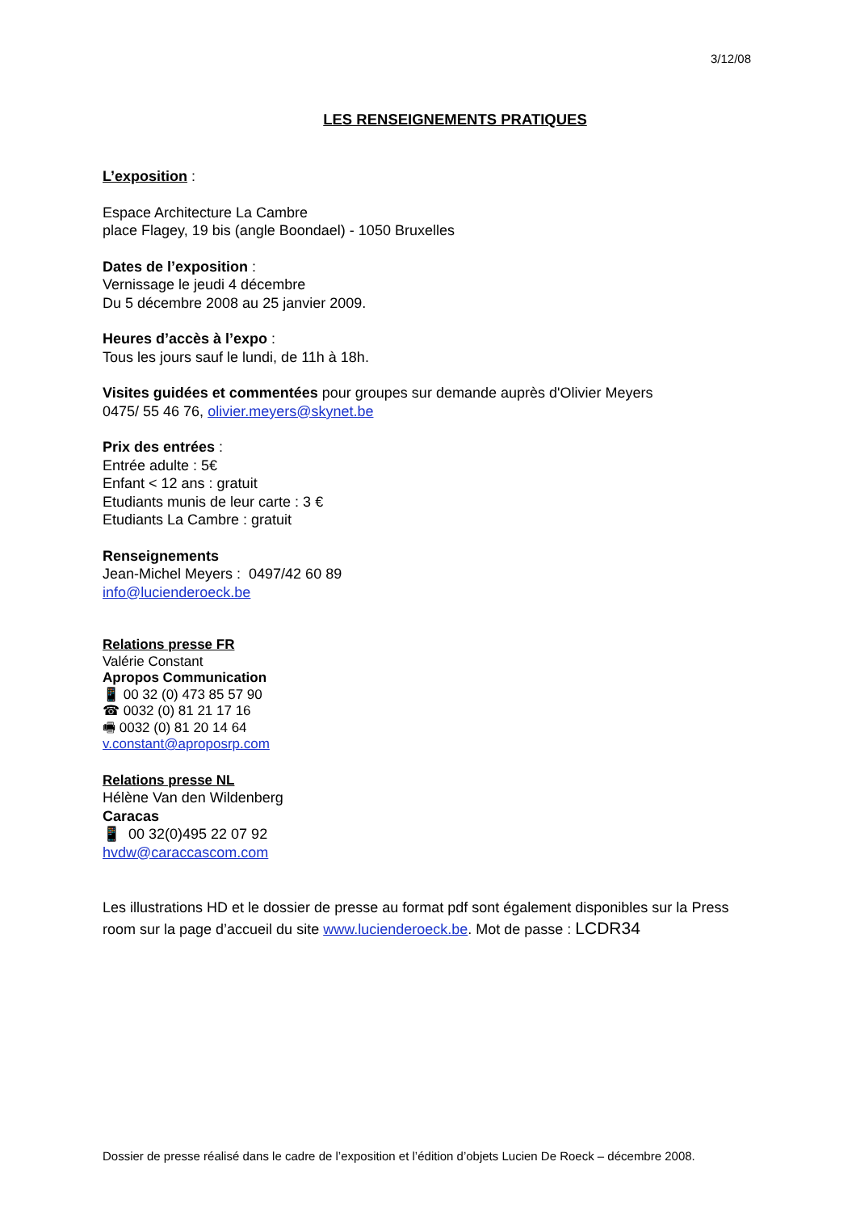3/12/08
LES RENSEIGNEMENTS PRATIQUES
L’exposition :
Espace Architecture La Cambre
place Flagey, 19 bis (angle Boondael) - 1050 Bruxelles
Dates de l’exposition :
Vernissage le jeudi 4 décembre
Du 5 décembre 2008 au 25 janvier 2009.
Heures d’accès à l’expo :
Tous les jours sauf le lundi, de 11h à 18h.
Visites guidées et commentées pour groupes sur demande auprès d'Olivier Meyers
0475/ 55 46 76, olivier.meyers@skynet.be
Prix des entrées :
Entrée adulte : 5€
Enfant < 12 ans : gratuit
Etudiants munis de leur carte : 3 €
Etudiants La Cambre : gratuit
Renseignements
Jean-Michel Meyers : 0497/42 60 89
info@lucienderoeck.be
Relations presse FR
Valérie Constant
Apropos Communication
📱 00 32 (0) 473 85 57 90
☎ 0032 (0) 81 21 17 16
🖷 0032 (0) 81 20 14 64
v.constant@aproposrp.com
Relations presse NL
Hélène Van den Wildenberg
Caracas
📱 00 32(0)495 22 07 92
hvdw@caraccascom.com
Les illustrations HD et le dossier de presse au format pdf sont également disponibles sur la Press room sur la page d’accueil du site www.lucienderoeck.be. Mot de passe : LCDR34
Dossier de presse réalisé dans le cadre de l’exposition et l’édition d’objets Lucien De Roeck – décembre 2008.